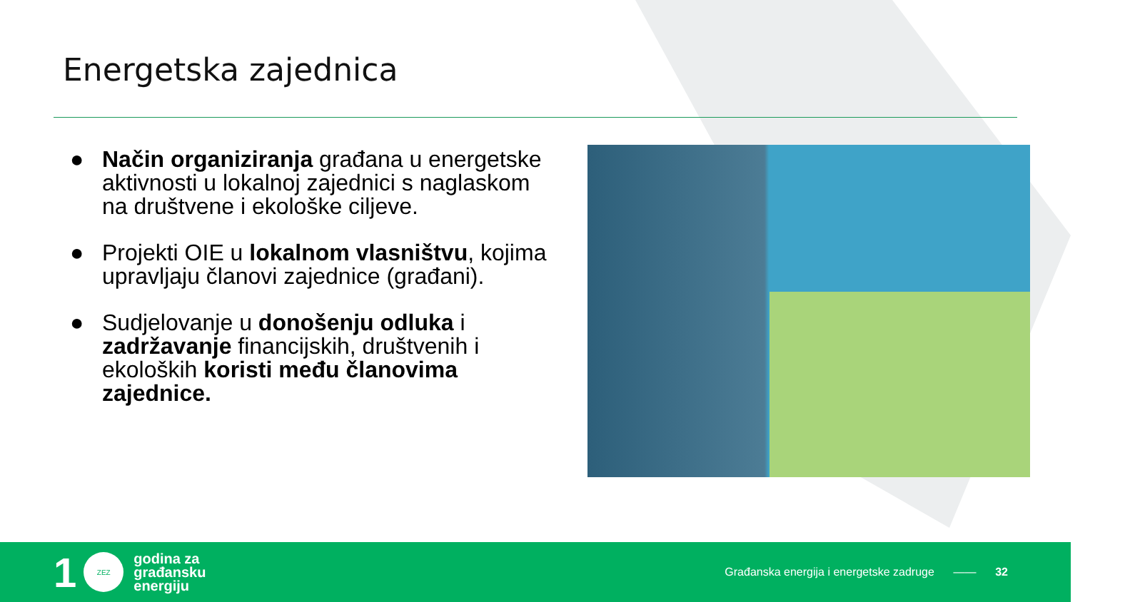Energetska zajednica
● Način organiziranja građana u energetske aktivnosti u lokalnoj zajednici s naglaskom na društvene i ekološke ciljeve.
● Projekti OIE u lokalnom vlasništvu, kojima upravljaju članovi zajednice (građani).
● Sudjelovanje u donošenju odluka i zadržavanje financijskih, društvenih i ekoloških koristi među članovima zajednice.
1
ZEZ
godina za
građansku
energiju
Građanska energija i energetske zadruge —— 32